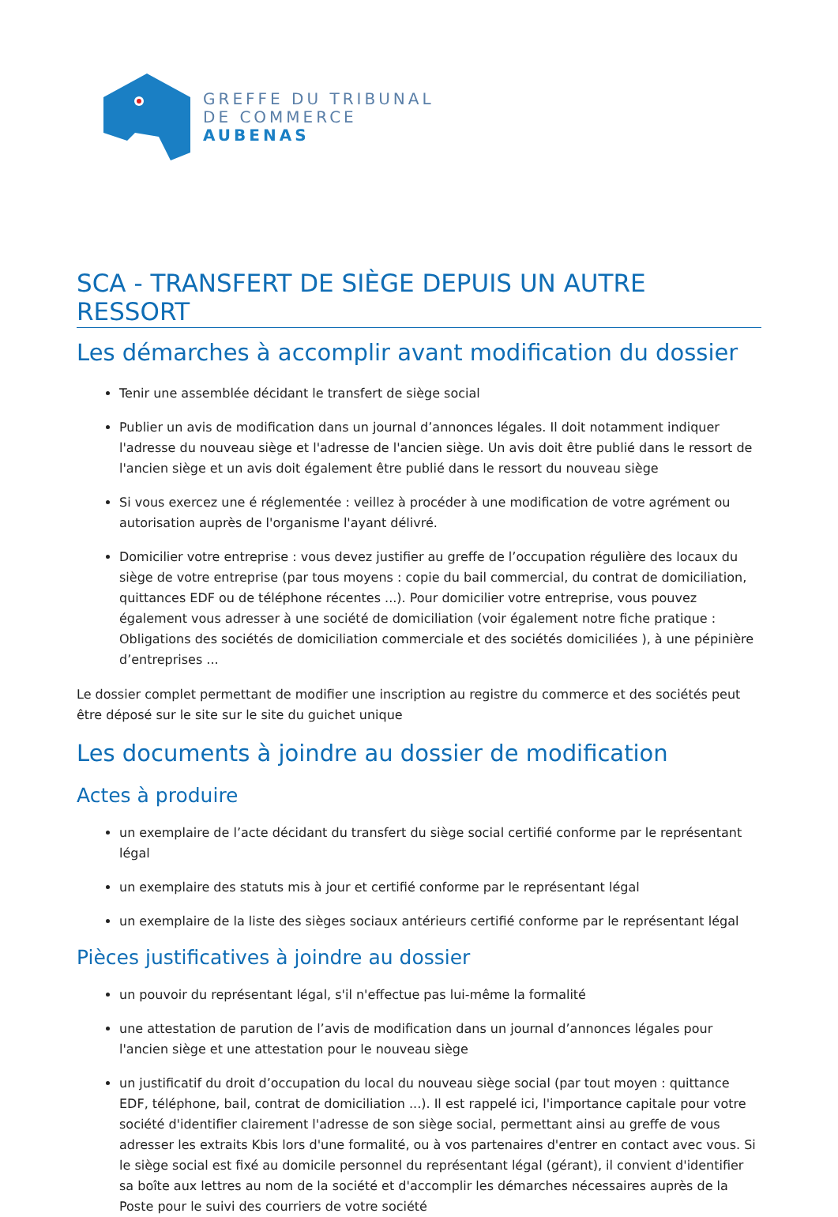GREFFE DU TRIBUNAL
DE COMMERCE
AUBENAS
SCA - TRANSFERT DE SIÈGE DEPUIS UN AUTRE RESSORT
Les démarches à accomplir avant modification du dossier
Tenir une assemblée décidant le transfert de siège social
Publier un avis de modification dans un journal d’annonces légales. Il doit notamment indiquer l'adresse du nouveau siège et l'adresse de l'ancien siège. Un avis doit être publié dans le ressort de l'ancien siège et un avis doit également être publié dans le ressort du nouveau siège
Si vous exercez une é réglementée : veillez à procéder à une modification de votre agrément ou autorisation auprès de l'organisme l'ayant délivré.
Domicilier votre entreprise : vous devez justifier au greffe de l’occupation régulière des locaux du siège de votre entreprise (par tous moyens : copie du bail commercial, du contrat de domiciliation, quittances EDF ou de téléphone récentes ...). Pour domicilier votre entreprise, vous pouvez également vous adresser à une société de domiciliation (voir également notre fiche pratique : Obligations des sociétés de domiciliation commerciale et des sociétés domiciliées ), à une pépinière d’entreprises ...
Le dossier complet permettant de modifier une inscription au registre du commerce et des sociétés peut être déposé sur le site sur le site du guichet unique
Les documents à joindre au dossier de modification
Actes à produire
un exemplaire de l’acte décidant du transfert du siège social certifié conforme par le représentant légal
un exemplaire des statuts mis à jour et certifié conforme par le représentant légal
un exemplaire de la liste des sièges sociaux antérieurs certifié conforme par le représentant légal
Pièces justificatives à joindre au dossier
un pouvoir du représentant légal, s'il n'effectue pas lui-même la formalité
une attestation de parution de l’avis de modification dans un journal d’annonces légales pour l'ancien siège et une attestation pour le nouveau siège
un justificatif du droit d’occupation du local du nouveau siège social (par tout moyen : quittance EDF, téléphone, bail, contrat de domiciliation ...). Il est rappelé ici, l'importance capitale pour votre société d'identifier clairement l'adresse de son siège social, permettant ainsi au greffe de vous adresser les extraits Kbis lors d'une formalité, ou à vos partenaires d'entrer en contact avec vous. Si le siège social est fixé au domicile personnel du représentant légal (gérant), il convient d'identifier sa boîte aux lettres au nom de la société et d'accomplir les démarches nécessaires auprès de la Poste pour le suivi des courriers de votre société